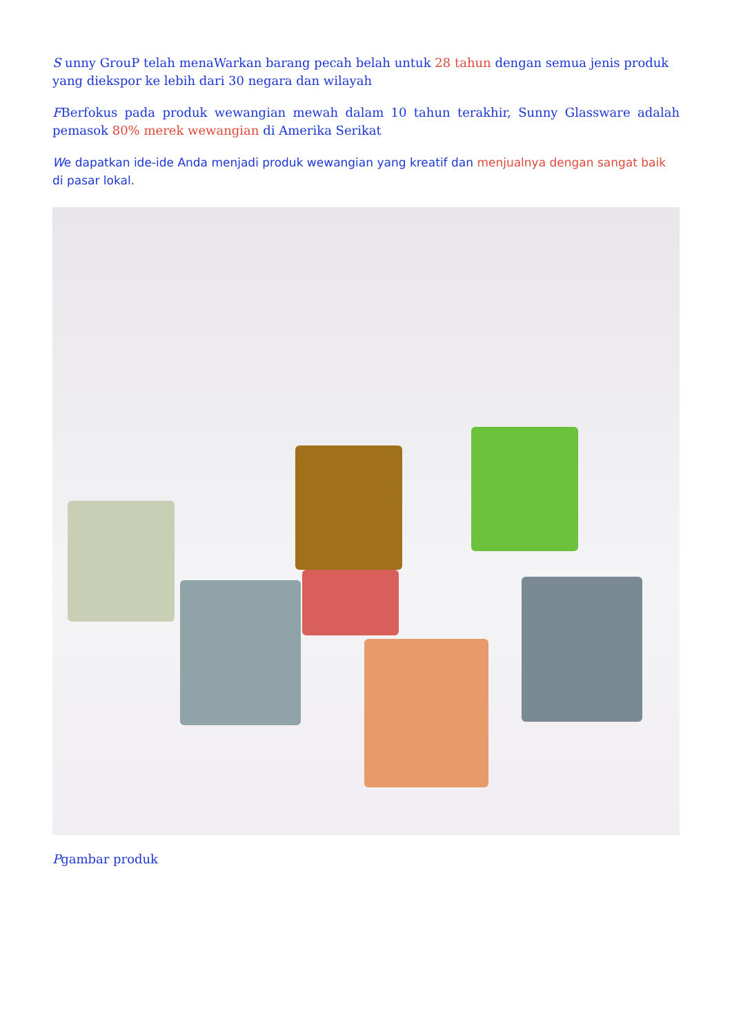S unny GrouP telah menaWarkan barang pecah belah untuk 28 tahun dengan semua jenis produk yang diekspor ke lebih dari 30 negara dan wilayah
FBerfokus pada produk wewangian mewah dalam 10 tahun terakhir, Sunny Glassware adalah pemasok 80% merek wewangian di Amerika Serikat
We dapatkan ide-ide Anda menjadi produk wewangian yang kreatif dan menjualnya dengan sangat baik di pasar lokal.
Pgambar produk